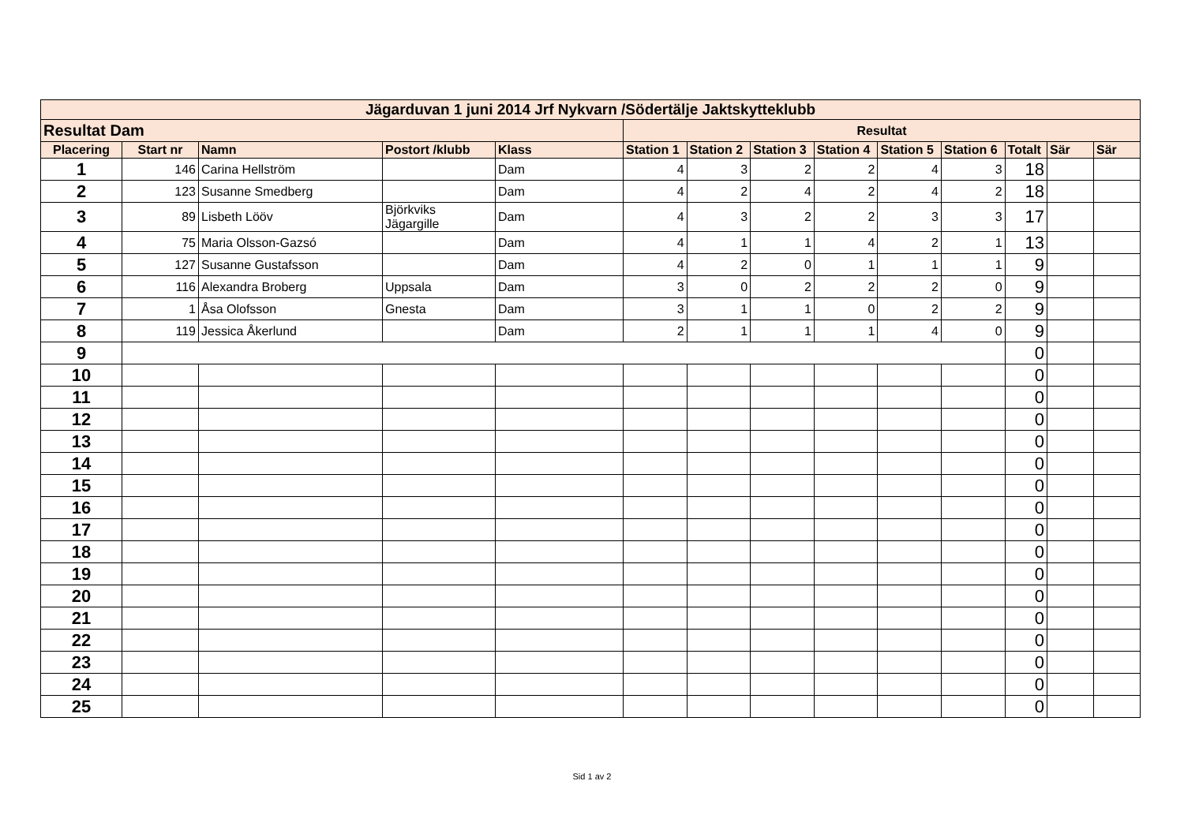| Jägarduvan 1 juni 2014 Jrf Nykvarn /Södertälje Jaktskytteklubb | | | | | | | | | | | | | |
| Resultat Dam | | | | | Resultat | | | | | | | | |
| Placering | Start nr | Namn | Postort /klubb | Klass | Station 1 | Station 2 | Station 3 | Station 4 | Station 5 | Station 6 | Totalt | Sär | Sär |
| 1 | 146 | Carina Hellström | | Dam | 4 | 3 | 2 | 2 | 4 | 3 | 18 | | |
| 2 | 123 | Susanne Smedberg | | Dam | 4 | 2 | 4 | 2 | 4 | 2 | 18 | | |
| 3 | 89 | Lisbeth Lööv | Björkviks Jägargille | Dam | 4 | 3 | 2 | 2 | 3 | 3 | 17 | | |
| 4 | 75 | Maria Olsson-Gazsó | | Dam | 4 | 1 | 1 | 4 | 2 | 1 | 13 | | |
| 5 | 127 | Susanne Gustafsson | | Dam | 4 | 2 | 0 | 1 | 1 | 1 | 9 | | |
| 6 | 116 | Alexandra Broberg | Uppsala | Dam | 3 | 0 | 2 | 2 | 2 | 0 | 9 | | |
| 7 | 1 | Åsa Olofsson | Gnesta | Dam | 3 | 1 | 1 | 0 | 2 | 2 | 9 | | |
| 8 | 119 | Jessica Åkerlund | | Dam | 2 | 1 | 1 | 1 | 4 | 0 | 9 | | |
| 9 | | | | | | | | | | | 0 | | |
| 10 | | | | | | | | | | | 0 | | |
| 11 | | | | | | | | | | | 0 | | |
| 12 | | | | | | | | | | | 0 | | |
| 13 | | | | | | | | | | | 0 | | |
| 14 | | | | | | | | | | | 0 | | |
| 15 | | | | | | | | | | | 0 | | |
| 16 | | | | | | | | | | | 0 | | |
| 17 | | | | | | | | | | | 0 | | |
| 18 | | | | | | | | | | | 0 | | |
| 19 | | | | | | | | | | | 0 | | |
| 20 | | | | | | | | | | | 0 | | |
| 21 | | | | | | | | | | | 0 | | |
| 22 | | | | | | | | | | | 0 | | |
| 23 | | | | | | | | | | | 0 | | |
| 24 | | | | | | | | | | | 0 | | |
| 25 | | | | | | | | | | | 0 | | |
Sid 1 av 2